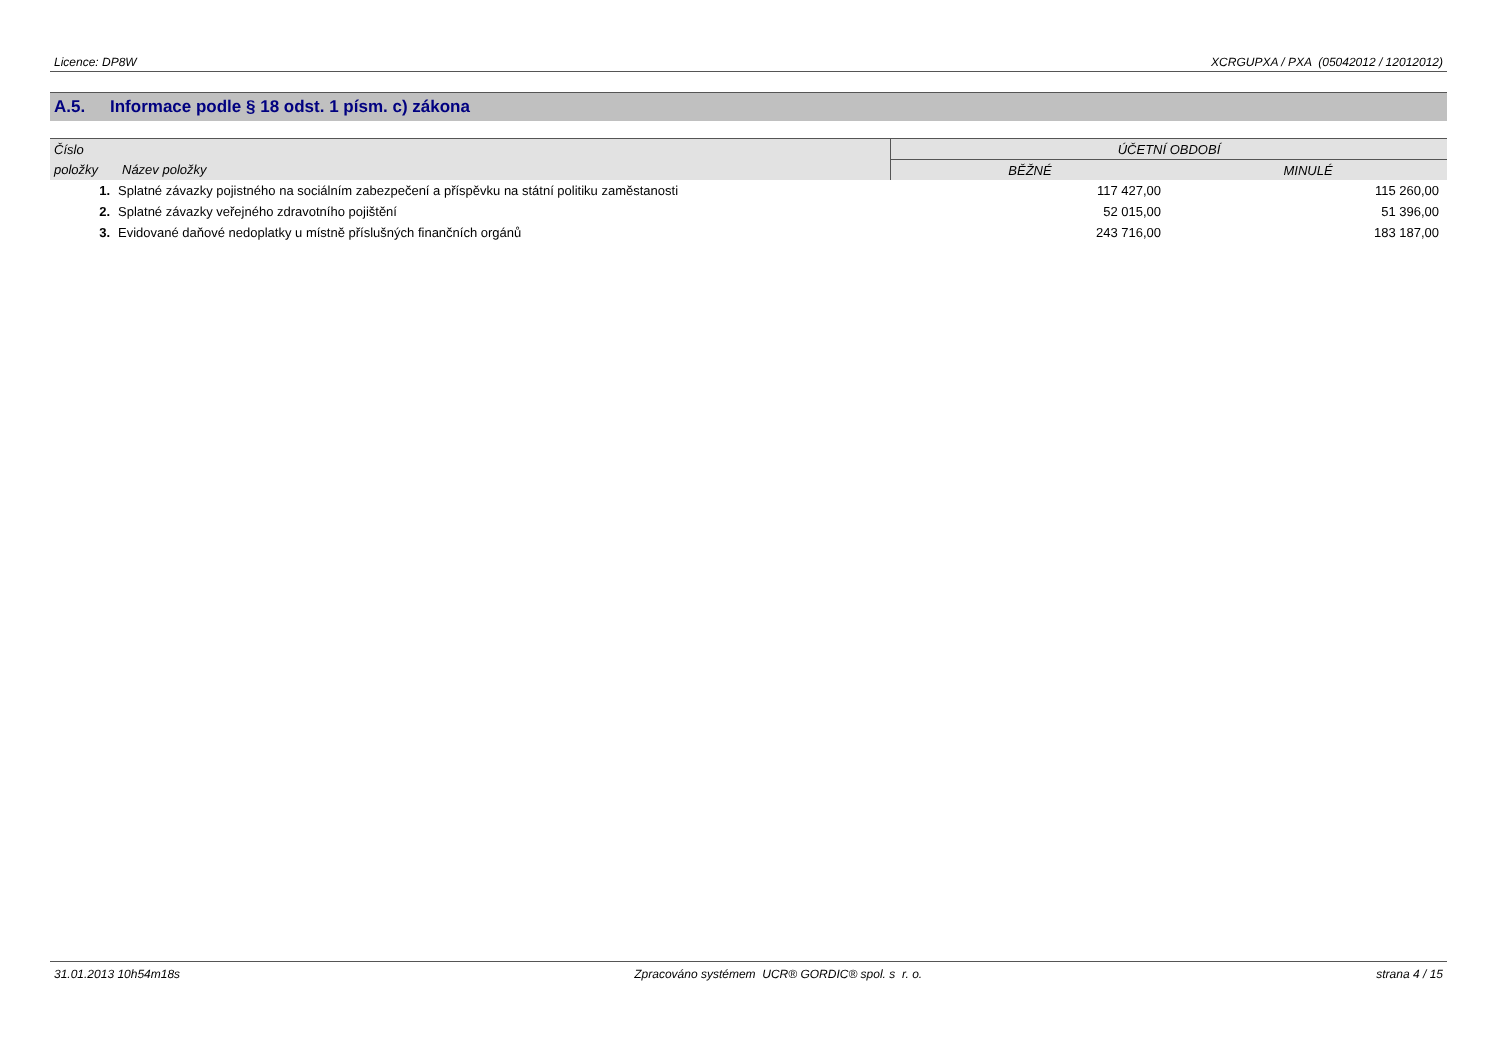Licence: DP8W XCRGUPXA / PXA (05042012 / 12012012)
A.5. Informace podle § 18 odst. 1 písm. c) zákona
| Číslo | | ÚČETNÍ OBDOBÍ | |
| --- | --- | --- | --- |
| položky | Název položky | BĚŽNÉ | MINULÉ |
| 1. | Splatné závazky pojistného na sociálním zabezpečení a příspěvku na státní politiku zaměstanosti | 117 427,00 | 115 260,00 |
| 2. | Splatné závazky veřejného zdravotního pojištění | 52 015,00 | 51 396,00 |
| 3. | Evidované daňové nedoplatky u místně příslušných finančních orgánů | 243 716,00 | 183 187,00 |
31.01.2013 10h54m18s Zpracováno systémem UCR® GORDIC® spol. s r. o.
strana 4 / 15